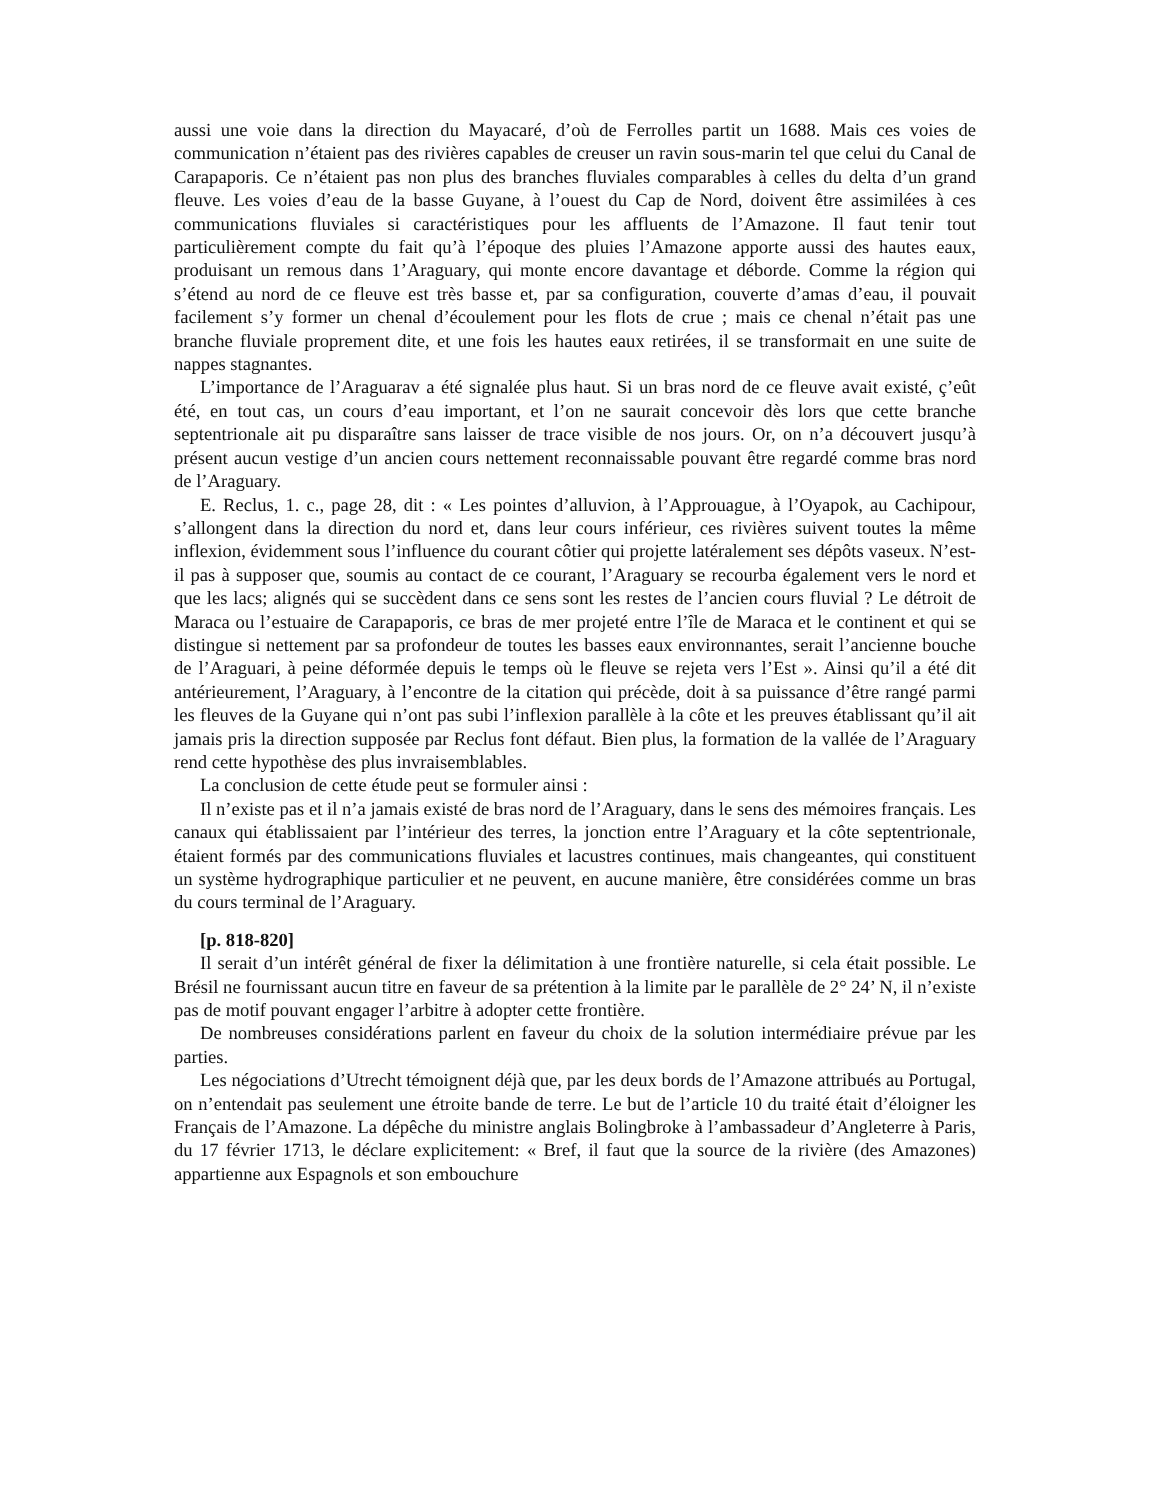aussi une voie dans la direction du Mayacaré, d’où de Ferrolles partit un 1688. Mais ces voies de communication n’étaient pas des rivières capables de creuser un ravin sous-marin tel que celui du Canal de Carapaporis. Ce n’étaient pas non plus des branches fluviales comparables à celles du delta d’un grand fleuve. Les voies d’eau de la basse Guyane, à l’ouest du Cap de Nord, doivent être assimilées à ces communications fluviales si caractéristiques pour les affluents de l’Amazone. Il faut tenir tout particulièrement compte du fait qu’à l’époque des pluies l’Amazone apporte aussi des hautes eaux, produisant un remous dans 1’Araguary, qui monte encore davantage et déborde. Comme la région qui s’étend au nord de ce fleuve est très basse et, par sa configuration, couverte d’amas d’eau, il pouvait facilement s’y former un chenal d’écoulement pour les flots de crue ; mais ce chenal n’était pas une branche fluviale proprement dite, et une fois les hautes eaux retirées, il se transformait en une suite de nappes stagnantes.
L’importance de l’Araguarav a été signalée plus haut. Si un bras nord de ce fleuve avait existé, ç’eût été, en tout cas, un cours d’eau important, et l’on ne saurait concevoir dès lors que cette branche septentrionale ait pu disparaître sans laisser de trace visible de nos jours. Or, on n’a découvert jusqu’à présent aucun vestige d’un ancien cours nettement reconnaissable pouvant être regardé comme bras nord de l’Araguary.
E. Reclus, 1. c., page 28, dit : « Les pointes d’alluvion, à l’Approuague, à l’Oyapok, au Cachipour, s’allongent dans la direction du nord et, dans leur cours inférieur, ces rivières suivent toutes la même inflexion, évidemment sous l’influence du courant côtier qui projette latéralement ses dépôts vaseux. N’est-il pas à supposer que, soumis au contact de ce courant, l’Araguary se recourba également vers le nord et que les lacs; alignés qui se succèdent dans ce sens sont les restes de l’ancien cours fluvial ? Le détroit de Maraca ou l’estuaire de Carapaporis, ce bras de mer projeté entre l’île de Maraca et le continent et qui se distingue si nettement par sa profondeur de toutes les basses eaux environnantes, serait l’ancienne bouche de l’Araguari, à peine déformée depuis le temps où le fleuve se rejeta vers l’Est ». Ainsi qu’il a été dit antérieurement, l’Araguary, à l’encontre de la citation qui précède, doit à sa puissance d’être rangé parmi les fleuves de la Guyane qui n’ont pas subi l’inflexion parallèle à la côte et les preuves établissant qu’il ait jamais pris la direction supposée par Reclus font défaut. Bien plus, la formation de la vallée de l’Araguary rend cette hypothèse des plus invraisemblables.
La conclusion de cette étude peut se formuler ainsi :
Il n’existe pas et il n’a jamais existé de bras nord de l’Araguary, dans le sens des mémoires français. Les canaux qui établissaient par l’intérieur des terres, la jonction entre l’Araguary et la côte septentrionale, étaient formés par des communications fluviales et lacustres continues, mais changeantes, qui constituent un système hydrographique particulier et ne peuvent, en aucune manière, être considérées comme un bras du cours terminal de l’Araguary.
[p. 818-820]
Il serait d’un intérêt général de fixer la délimitation à une frontière naturelle, si cela était possible. Le Brésil ne fournissant aucun titre en faveur de sa prétention à la limite par le parallèle de 2° 24’ N, il n’existe pas de motif pouvant engager l’arbitre à adopter cette frontière.
De nombreuses considérations parlent en faveur du choix de la solution intermédiaire prévue par les parties.
Les négociations d’Utrecht témoignent déjà que, par les deux bords de l’Amazone attribués au Portugal, on n’entendait pas seulement une étroite bande de terre. Le but de l’article 10 du traité était d’éloigner les Français de l’Amazone. La dépêche du ministre anglais Bolingbroke à l’ambassadeur d’Angleterre à Paris, du 17 février 1713, le déclare explicitement: « Bref, il faut que la source de la rivière (des Amazones) appartienne aux Espagnols et son embouchure